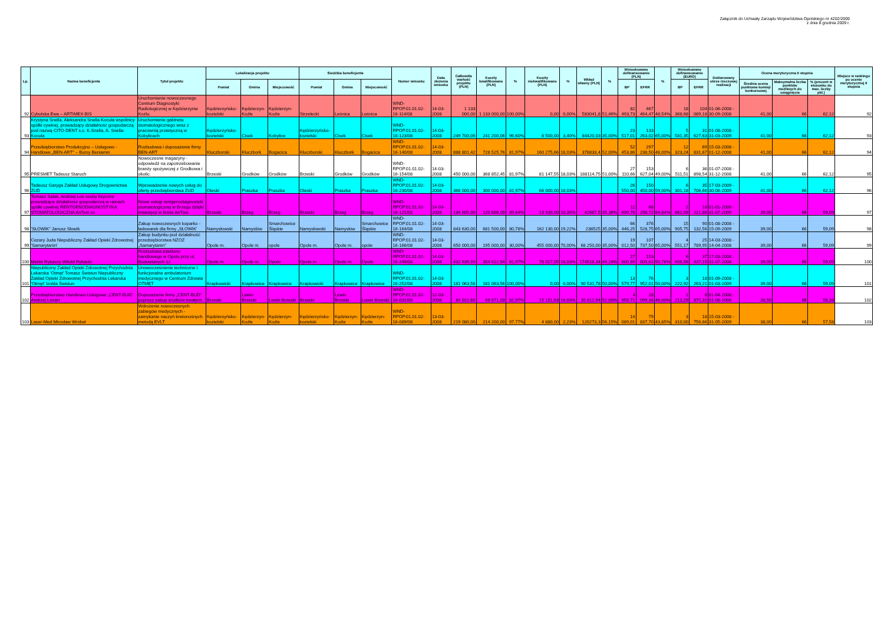Załącznik do Uchwały Zarządu Województwa Opolskiego nr 4202/2009
z dnia 8 grudnia 2009 r.
| Lp. | Nazwa beneficjenta | Tytuł projektu | Lokalizacja projektu | | | Siedziba beneficjenta | | | Numer wniosku | Data złożenia wniosku | Całkowita wartość projektu (PLN) | Koszty kwalifikowane (PLN) | % | Koszty niekwalifikowane (PLN) | % | Wkład własny (PLN) | % | Wnioskowane dofinansowanie (PLN) | | % | Wnioskowane dofinansowanie (EURO) | | Deklarowany okres rzeczowej realizacji | Ocena merytoryczna II stopnia | | | Miejsce w rankingu po ocenie merytorycznej II stopnia |
| --- | --- | --- | --- | --- | --- | --- | --- | --- | --- | --- | --- | --- | --- | --- | --- | --- | --- | --- | --- | --- | --- | --- | --- | --- | --- | --- | --- |
| | | | Powiat | Gmina | Miejscowość | Powiat | Gmina | Miejscowość | | | | | | | | | | BP | EFRR | | BP | EFRR | | Średnia ocena punktowa komisji konkursowej | Maksymalna liczba punktów możliwych do osiągnięcia | % (procent w stosunku do max. liczby pkt.) | |
| 92 | Cybulska Ewa – ARTIMEX-BIS | Uruchomienie nowoczesnego Centrum Diagnostyki Radiologicznej w Kędzierzynie Koźlu. | Kędzierzyńsko-kozielski | Kędzierzyn-Koźle | Kędzierzyn-Koźle | Strzelecki | Leśnica | Leśnica | WND-RPOP.01.01.02-16-114/08 | 14-03-2008 | 1 133 000,00 | 1 133 000,00 | 100,00% | 0,00 | 0,00% | 583041,8 | 51,46% | 82 493,73 | 467 464,47 | 48,54% | 18 368,68 | 104 089,18 | 01-06-2008 - 30-09-2008 | 41,00 | 66 | 62,12 | 92 |
| 93 | Krystyna Snella, Aleksandra Snella-Kocula wspólnicy spółki cywinej, prowadzący działalność gospodarczą pod nazwą CITO-DENT s.c. K.Snella, A. Snella-Kocula | Uruchomienie gabinetu stomatologicznego wraz z pracownią protetyczną w Kobylicach | Kędzierzyńsko-kozielski | Cisek | Kobylice | Kędzierzyńsko-kozielski | Cisek | Cisek | WND-RPOP.01.01.02-16-123/08 | 14-03-2008 | 249 700,06 | 241 200,06 | 96,60% | 8 500,00 | 3,40% | 84420,03 | 35,00% | 23 517,01 | 133 263,02 | 65,00% | 5 581,35 | 31 627,63 | 01-08-2008 - 31-03-2009 | 41,00 | 66 | 62,12 | 93 |
| 94 | Przedsiębiorstwo Produkcyjno – Usługowo - Handlowe „BEN-ART" – Bursy Beniamin | Rozbudowa i doposażenie firmy BEN-ART | Kluczborski | Kluczbork | Bogacica | Kluczborski | Kluczbork | Bogacica | WND-RPOP.01.01.02-16-140/08 | 14-03-2008 | 888 801,42 | 728 525,76 | 81,97% | 160 275,66 | 18,03% | 378833,4 | 52,00% | 52 453,86 | 297 238,50 | 48,00% | 12 323,24 | 69 831,67 | 15-03-2008 - 01-12-2008 | 41,00 | 66 | 62,12 | 94 |
| 95 | PRESMET Tadeusz Staruch | Nowoczesne magazyny - odpowiedź na zapotrzebowanie branży spożywczej z Grodkowa i okolic. | Brzeski | Grodków | Grodków | Brzeski | Grodków | Grodków | WND-RPOP.01.01.02-16-154/08 | 14-03-2008 | 450 000,00 | 368 852,45 | 81,97% | 81 147,55 | 18,03% | 188114,75 | 51,00% | 27 110,66 | 153 627,04 | 49,00% | 6 511,51 | 36 898,54 | 01-07-2008 - 31-12-2008 | 41,00 | 66 | 62,12 | 95 |
| 96 | Tadeusz Garyga Zakład Usługowy Drogownictwa ZUD | Wprowadzenie nowych usług do oferty przedsiębiorstwa ZUD | Oleski | Praszka | Praszka | Oleski | Praszka | Praszka | WND-RPOP.01.01.02-16-230/08 | 14-03-2008 | 366 000,00 | 300 000,00 | 81,97% | 66 000,00 | 18,03% | | | 26 550,00 | 150 450,00 | 59,00% | 6 301,18 | 35 706,66 | 17-03-2009 - 30-06-2009 | 41,00 | 66 | 62,12 | 96 |
| 97 | Tomasz Salak, Andrzej Łoś osoby fizyczne prowadzące działalność gospodarczą w ramach spółki cywilnej RENTGENODIAGNOSTYKA STOMATOLOGICZNA AnTom sc | Nowe usługi rentgenodiagnostyki stomatologicznej w Brzegu dzięki inwestycji w firmie AnTom. | Brzeski | Brzeg | Brzeg | Brzeski | Brzeg | Brzeg | WND-RPOP.01.01.02-16-121/08 | 14-03-2008 | 134 605,00 | 120 666,00 | 89,64% | 13 939,00 | 10,36% | 42667,5 | 35,36% | 11 699,78 | 66 298,72 | 64,64% | 2 862,69 | 16 221,86 | 01-01-2009 - 31-07-2009 | 39,00 | 66 | 59,09 | 97 |
| 98 | 'SŁOWIK" Janusz Słowik | Zakup nowoczesnych koparko - ładowarek dla firmy „SŁOWIK' | Namysłowski | Namysłów | Smarchowice Śląskie | Namysłowski | Namysłów | Smarchowice Śląskie | WND-RPOP.01.01.02-16-164/08 | 14-03-2008 | 843 630,00 | 681 500,00 | 80,78% | 162 130,00 | 19,22% | 238525 | 35,00% | 66 446,25 | 376 528,75 | 65,00% | 15 905,75 | 90 132,56 | 01-08-2008 - 15-09-2009 | 39,00 | 66 | 59,09 | 98 |
| 99 | Cezary Juda Niepubliczny Zakład Opieki Zdrowotnej 'Samarytanin' | Zakup budynku pod działalność przedsiębiorstwa NZOZ „Samarytanin" | Opole m. | Opole m. | opole | Opole m. | Opole m. | opole | WND-RPOP.01.01.02-16-166/08 | 14-03-2008 | 650 000,00 | 195 000,00 | 30,00% | 455 000,00 | 70,00% | 68 250,00 | 35,00% | 19 012,50 | 107 737,50 | 65,00% | 4 551,17 | 25 789,95 | 14-03-2008 - 14-04-2008 | 39,00 | 66 | 59,09 | 99 |
| 100 | Meble Rybaccy Witold Rybacki | Rozbudowa pawilonu handlowego w Opolu przy ul. Budowlanych 12 | Opole m. | Opole m. | Opole | Opole m. | Opole m. | Opole | WND-RPOP.01.01.02-16-249/08 | 14-03-2008 | 432 639,99 | 354 622,94 | 81,97% | 78 017,05 | 18,03% | 174616,34 | 49,24% | 27 000,99 | 153 005,61 | 50,76% | 6 606,56 | 37 437,15 | 17-03-2008 - 31-07-2008 | 39,00 | 66 | 59,09 | 100 |
| 101 | Niepubliczny Zakład Opieki Zdrowotnej Przychodnia Lekarska 'Otmęt' Tomasz Świstun Niepubliczny Zakład Opieki Zdrowotnej Przychodnia Lekarska 'Otmęt' Izolda Świstun | Unowocześnienie techniczne i funkcjonalne ambulatorium medycznego w Centrum Zdrowia OTMĘT | Krapkowicki | Krapkowice | Krapkowice | Krapkowicki | Krapkowice | Krapkowice | WND-RPOP.01.01.02-16-252/08 | 14-03-2008 | 181 063,56 | 181 063,56 | 100,00% | 0,00 | 0,00% | 90 531,78 | 50,00% | 13 579,77 | 76 952,01 | 50,00% | 3 222,92 | 18 263,21 | 01-09-2008 - 01-03-2009 | 39,00 | 66 | 59,09 | 101 |
| 102 | Przedsiębiorstwo Handlowo-Usługowe „CENT-BUD" Andrzej Lenart | Doposażenie firmy „CENT-BUD" poprzez zakup środków trwałych. | Brzeski | Lewin Brzeski | Lewin Brzeski | Brzeski | Lewin Brzeski | Lewin Brzeski | WND-RPOP.01.01.02-16-031/08 | 12-03-2008 | 84 022,66 | 68 871,03 | 81,97% | 15 151,63 | 18,03% | 35 812,94 | 52,00% | 4 958,71 | 28 099,38 | 48,00% | 1 213,29 | 6 875,31 | 01-04-2008 - 01-08-2008 | 38,50 | 66 | 58,33 | 102 |
| 103 | Laser-Med Mirosław Wróbel | Wdrożenie nowoczesnych zabiegów medycznych - zamykanie naczyń krwionośnych metodą EVLT | Kędzierzyńsko-kozielski | Kędzierzyn-Koźle | Kędzierzyn-Koźle | Kędzierzyńsko-kozielski | Kędzierzyn-Koźle | Kędzierzyn-Koźle | WND-RPOP.01.01.02-16-089/08 | 13-03-2008 | 219 080,00 | 214 200,00 | 97,77% | 4 880,00 | 2,23% | 120273,3 | 56,15% | 14 089,01 | 79 837,70 | 43,85% | 3 310,00 | 18 756,66 | 15-03-2008 - 31-05-2009 | 38,00 | 66 | 57,58 | 103 |